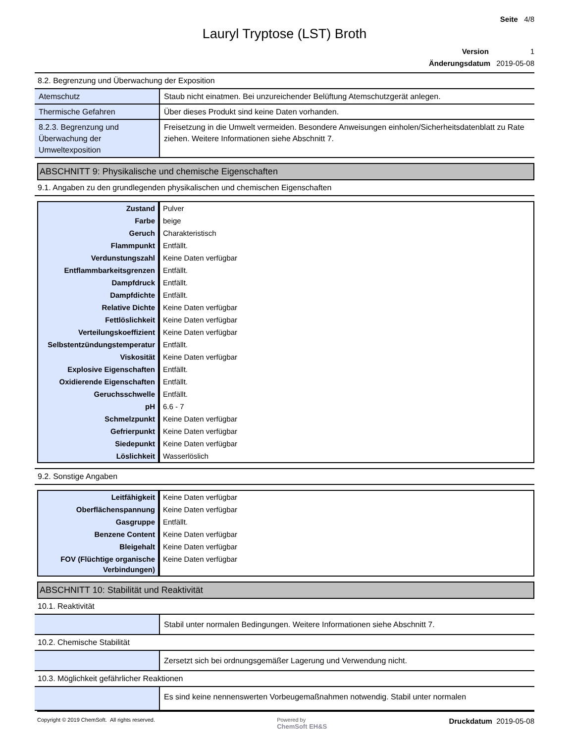Seite 4/8
Lauryl Tryptose (LST) Broth
Version 1
Änderungsdatum 2019-05-08
8.2. Begrenzung und Überwachung der Exposition
| Atemschutz | Staub nicht einatmen. Bei unzureichender Belüftung Atemschutzgerät anlegen. |
| Thermische Gefahren | Über dieses Produkt sind keine Daten vorhanden. |
| 8.2.3. Begrenzung und Überwachung der Umweltexposition | Freisetzung in die Umwelt vermeiden. Besondere Anweisungen einholen/Sicherheitsdatenblatt zu Rate ziehen. Weitere Informationen siehe Abschnitt 7. |
ABSCHNITT 9: Physikalische und chemische Eigenschaften
9.1. Angaben zu den grundlegenden physikalischen und chemischen Eigenschaften
| Zustand | Pulver |
| Farbe | beige |
| Geruch | Charakteristisch |
| Flammpunkt | Entfällt. |
| Verdunstungszahl | Keine Daten verfügbar |
| Entflammbarkeitsgrenzen | Entfällt. |
| Dampfdruck | Entfällt. |
| Dampfdichte | Entfällt. |
| Relative Dichte | Keine Daten verfügbar |
| Fettlöslichkeit | Keine Daten verfügbar |
| Verteilungskoeffizient | Keine Daten verfügbar |
| Selbstentzündungstemperatur | Entfällt. |
| Viskosität | Keine Daten verfügbar |
| Explosive Eigenschaften | Entfällt. |
| Oxidierende Eigenschaften | Entfällt. |
| Geruchsschwelle | Entfällt. |
| pH | 6.6 - 7 |
| Schmelzpunkt | Keine Daten verfügbar |
| Gefrierpunkt | Keine Daten verfügbar |
| Siedepunkt | Keine Daten verfügbar |
| Löslichkeit | Wasserlöslich |
9.2. Sonstige Angaben
| Leitfähigkeit | Keine Daten verfügbar |
| Oberflächenspannung | Keine Daten verfügbar |
| Gasgruppe | Entfällt. |
| Benzene Content | Keine Daten verfügbar |
| Bleigehalt | Keine Daten verfügbar |
| FOV (Flüchtige organische Verbindungen) | Keine Daten verfügbar |
ABSCHNITT 10: Stabilität und Reaktivität
10.1. Reaktivität
| | Stabil unter normalen Bedingungen. Weitere Informationen siehe Abschnitt 7. |
10.2. Chemische Stabilität
| | Zersetzt sich bei ordnungsgemäßer Lagerung und Verwendung nicht. |
10.3. Möglichkeit gefährlicher Reaktionen
| | Es sind keine nennenswerten Vorbeugemaßnahmen notwendig. Stabil unter normalen |
Copyright © 2019 ChemSoft. All rights reserved.
Powered by
ChemSoft EH&S
Druckdatum 2019-05-08